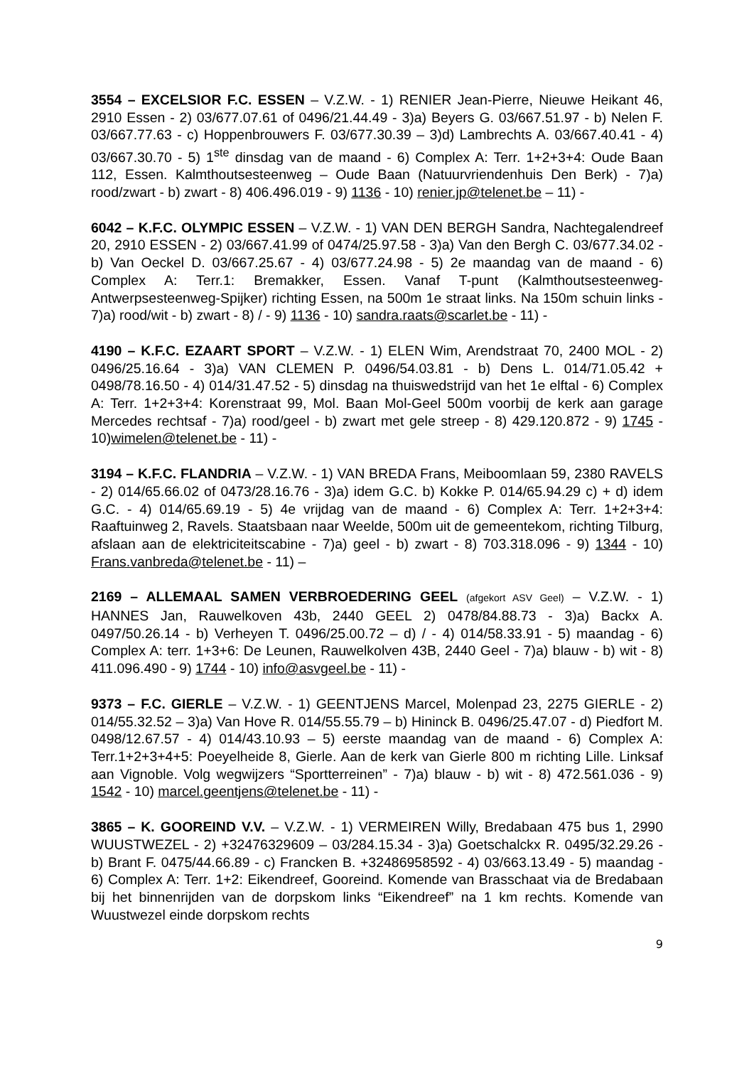3554 – EXCELSIOR F.C. ESSEN – V.Z.W. - 1) RENIER Jean-Pierre, Nieuwe Heikant 46, 2910 Essen - 2) 03/677.07.61 of 0496/21.44.49 - 3)a) Beyers G. 03/667.51.97 - b) Nelen F. 03/667.77.63 - c) Hoppenbrouwers F. 03/677.30.39 – 3)d) Lambrechts A. 03/667.40.41 - 4) 03/667.30.70 - 5) 1<sup>ste</sup> dinsdag van de maand - 6) Complex A: Terr. 1+2+3+4: Oude Baan 112, Essen. Kalmthoutsesteenweg – Oude Baan (Natuurvriendenhuis Den Berk) - 7)a) rood/zwart - b) zwart - 8) 406.496.019 - 9) 1136 - 10) renier.jp@telenet.be – 11) -
6042 – K.F.C. OLYMPIC ESSEN – V.Z.W. - 1) VAN DEN BERGH Sandra, Nachtegalendreef 20, 2910 ESSEN - 2) 03/667.41.99 of 0474/25.97.58 - 3)a) Van den Bergh C. 03/677.34.02 - b) Van Oeckel D. 03/667.25.67 - 4) 03/677.24.98 - 5) 2e maandag van de maand - 6) Complex A: Terr.1: Bremakker, Essen. Vanaf T-punt (Kalmthoutsesteenweg-Antwerpsesteenweg-Spijker) richting Essen, na 500m 1e straat links. Na 150m schuin links - 7)a) rood/wit - b) zwart - 8) / - 9) 1136 - 10) sandra.raats@scarlet.be - 11) -
4190 – K.F.C. EZAART SPORT – V.Z.W. - 1) ELEN Wim, Arendstraat 70, 2400 MOL - 2) 0496/25.16.64 - 3)a) VAN CLEMEN P. 0496/54.03.81 - b) Dens L. 014/71.05.42 + 0498/78.16.50 - 4) 014/31.47.52 - 5) dinsdag na thuiswedstrijd van het 1e elftal - 6) Complex A: Terr. 1+2+3+4: Korenstraat 99, Mol. Baan Mol-Geel 500m voorbij de kerk aan garage Mercedes rechtsaf - 7)a) rood/geel - b) zwart met gele streep - 8) 429.120.872 - 9) 1745 - 10)wimelen@telenet.be - 11) -
3194 – K.F.C. FLANDRIA – V.Z.W. - 1) VAN BREDA Frans, Meiboomlaan 59, 2380 RAVELS - 2) 014/65.66.02 of 0473/28.16.76 - 3)a) idem G.C. b) Kokke P. 014/65.94.29 c) + d) idem G.C. - 4) 014/65.69.19 - 5) 4e vrijdag van de maand - 6) Complex A: Terr. 1+2+3+4: Raaftuinweg 2, Ravels. Staatsbaan naar Weelde, 500m uit de gemeentekom, richting Tilburg, afslaan aan de elektriciteitscabine - 7)a) geel - b) zwart - 8) 703.318.096 - 9) 1344 - 10) Frans.vanbreda@telenet.be - 11) –
2169 – ALLEMAAL SAMEN VERBROEDERING GEEL (afgekort ASV Geel) – V.Z.W. - 1) HANNES Jan, Rauwelkoven 43b, 2440 GEEL 2) 0478/84.88.73 - 3)a) Backx A. 0497/50.26.14 - b) Verheyen T. 0496/25.00.72 – d) / - 4) 014/58.33.91 - 5) maandag - 6) Complex A: terr. 1+3+6: De Leunen, Rauwelkolven 43B, 2440 Geel - 7)a) blauw - b) wit - 8) 411.096.490 - 9) 1744 - 10) info@asvgeel.be - 11) -
9373 – F.C. GIERLE – V.Z.W. - 1) GEENTJENS Marcel, Molenpad 23, 2275 GIERLE - 2) 014/55.32.52 – 3)a) Van Hove R. 014/55.55.79 – b) Hininck B. 0496/25.47.07 - d) Piedfort M. 0498/12.67.57 - 4) 014/43.10.93 – 5) eerste maandag van de maand - 6) Complex A: Terr.1+2+3+4+5: Poeyelheide 8, Gierle. Aan de kerk van Gierle 800 m richting Lille. Linksaf aan Vignoble. Volg wegwijzers “Sportterreinen” - 7)a) blauw - b) wit - 8) 472.561.036 - 9) 1542 - 10) marcel.geentjens@telenet.be - 11) -
3865 – K. GOOREIND V.V. – V.Z.W. - 1) VERMEIREN Willy, Bredabaan 475 bus 1, 2990 WUUSTWEZEL - 2) +32476329609 – 03/284.15.34 - 3)a) Goetschalckx R. 0495/32.29.26 - b) Brant F. 0475/44.66.89 - c) Francken B. +32486958592 - 4) 03/663.13.49 - 5) maandag - 6) Complex A: Terr. 1+2: Eikendreef, Gooreind. Komende van Brasschaat via de Bredabaan bij het binnenrijden van de dorpskom links “Eikendreef” na 1 km rechts. Komende van Wuustwezel einde dorpskom rechts
9